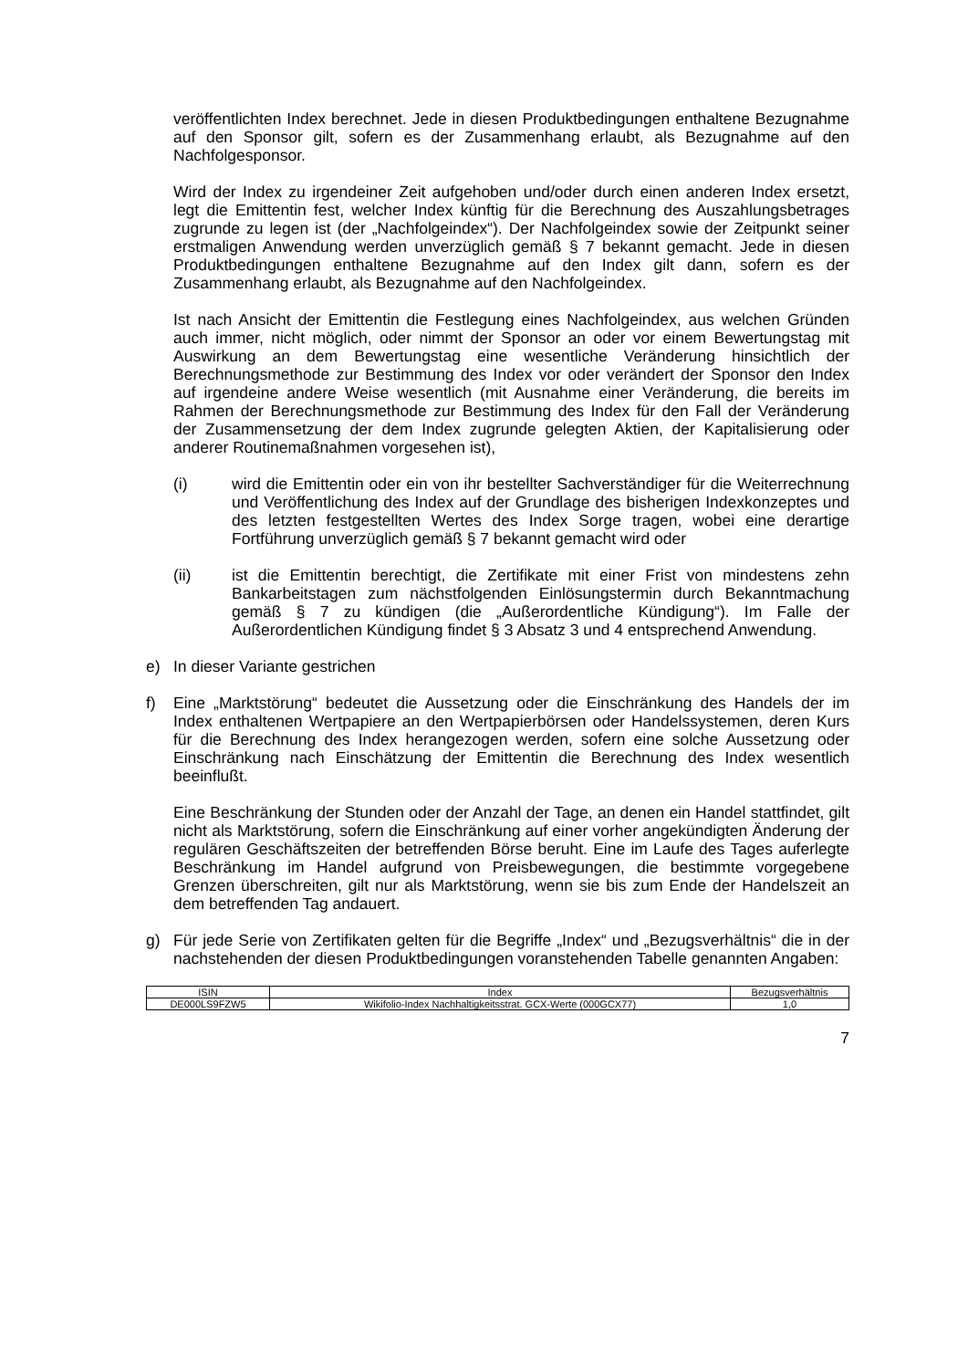veröffentlichten Index berechnet. Jede in diesen Produktbedingungen enthaltene Bezugnahme auf den Sponsor gilt, sofern es der Zusammenhang erlaubt, als Bezugnahme auf den Nachfolgesponsor.
Wird der Index zu irgendeiner Zeit aufgehoben und/oder durch einen anderen Index ersetzt, legt die Emittentin fest, welcher Index künftig für die Berechnung des Auszahlungsbetrages zugrunde zu legen ist (der „Nachfolgeindex“). Der Nachfolge­index sowie der Zeitpunkt seiner erstmaligen Anwendung werden unverzüglich gemäß § 7 bekannt gemacht. Jede in diesen Produktbedingungen enthaltene Bezugnahme auf den Index gilt dann, sofern es der Zusammenhang erlaubt, als Bezugnahme auf den Nachfolgeindex.
Ist nach Ansicht der Emittentin die Festlegung eines Nachfolgeindex, aus welchen Gründen auch immer, nicht möglich, oder nimmt der Sponsor an oder vor einem Bewertungstag mit Auswirkung an dem Bewertungstag eine wesentliche Veränderung hinsichtlich der Berechnungsmethode zur Bestimmung des Index vor oder verändert der Sponsor den Index auf irgendeine andere Weise wesentlich (mit Ausnahme einer Veränderung, die bereits im Rahmen der Berechnungsmethode zur Bestimmung des Index für den Fall der Veränderung der Zusammensetzung der dem Index zugrunde gelegten Aktien, der Kapitalisierung oder anderer Routinemaßnahmen vorgesehen ist),
(i) wird die Emittentin oder ein von ihr bestellter Sachverständiger für die Weiterrechnung und Veröffentlichung des Index auf der Grundlage des bisherigen Indexkonzeptes und des letzten festgestellten Wertes des Index Sorge tragen, wobei eine derartige Fortführung unverzüglich gemäß § 7 bekannt gemacht wird oder
(ii) ist die Emittentin berechtigt, die Zertifikate mit einer Frist von mindestens zehn Bankarbeitstagen zum nächstfolgenden Einlösungstermin durch Bekannt­machung gemäß § 7 zu kündigen (die „Außerordentliche Kündigung“). Im Falle der Außerordentlichen Kündigung findet § 3 Absatz 3 und 4 entsprechend Anwendung.
e) In dieser Variante gestrichen
f) Eine „Marktstörung“ bedeutet die Aussetzung oder die Einschränkung des Handels der im Index enthaltenen Wertpapiere an den Wertpapierbörsen oder Handelssystemen, deren Kurs für die Berechnung des Index herangezogen werden, sofern eine solche Aussetzung oder Einschränkung nach Einschätzung der Emittentin die Berechnung des Index wesentlich beeinflußt.
Eine Beschränkung der Stunden oder der Anzahl der Tage, an denen ein Handel stattfindet, gilt nicht als Marktstörung, sofern die Einschränkung auf einer vorher angekündigten Änderung der regulären Geschäftszeiten der betreffenden Börse beruht. Eine im Laufe des Tages auferlegte Beschränkung im Handel aufgrund von Preisbewegungen, die bestimmte vorgegebene Grenzen überschreiten, gilt nur als Marktstörung, wenn sie bis zum Ende der Handelszeit an dem betreffenden Tag andauert.
g) Für jede Serie von Zertifikaten gelten für die Begriffe „Index“ und „Bezugsverhältnis“ die in der nachstehenden der diesen Produktbedingungen voranstehenden Tabelle genannten Angaben:
| ISIN | Index | Bezugsverhältnis |
| --- | --- | --- |
| DE000LS9FZW5 | Wikifolio-Index Nachhaltigkeitsstrat. GCX-Werte (000GCX77) | 1,0 |
7